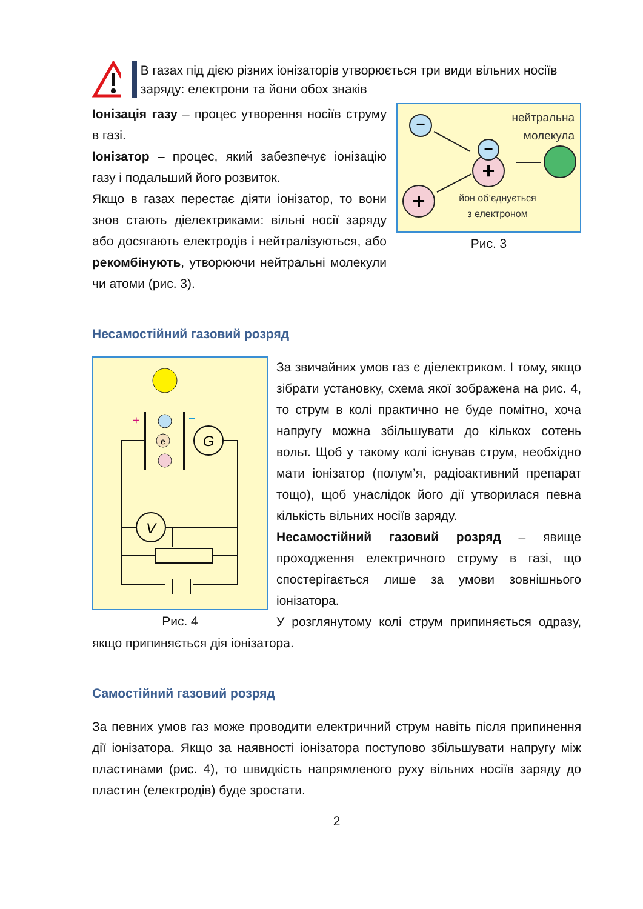В газах під дією різних іонізаторів утворюється три види вільних носіїв заряду: електрони та йони обох знаків
−
+
+
−
нейтральна
молекула
йон об’єднується
з електроном
Рис. 3
Іонізація газу – процес утворення носіїв струму в газі.
Іонізатор – процес, який забезпечує іонізацію газу і подальший його розвиток.
Якщо в газах перестає діяти іонізатор, то вони знов стають діелектриками: вільні носії заряду або досягають електродів і нейтралізуються, або рекомбінують, утворюючи нейтральні молекули чи атоми (рис. 3).
Несамостійний газовий розряд
+
−
e
G
V
Рис. 4
За звичайних умов газ є діелектриком. І тому, якщо зібрати установку, схема якої зображена на рис. 4, то струм в колі практично не буде помітно, хоча напругу можна збільшувати до кількох сотень вольт. Щоб у такому колі існував струм, необхідно мати іонізатор (полум’я, радіоактивний препарат тощо), щоб унаслідок його дії утворилася певна кількість вільних носіїв заряду.
Несамостійний газовий розряд – явище проходження електричного струму в газі, що спостерігається лише за умови зовнішнього іонізатора.
У розглянутому колі струм припиняється одразу, якщо припиняється дія іонізатора.
Самостійний газовий розряд
За певних умов газ може проводити електричний струм навіть після припинення дії іонізатора. Якщо за наявності іонізатора поступово збільшувати напругу між пластинами (рис. 4), то швидкість напрямленого руху вільних носіїв заряду до пластин (електродів) буде зростати.
2